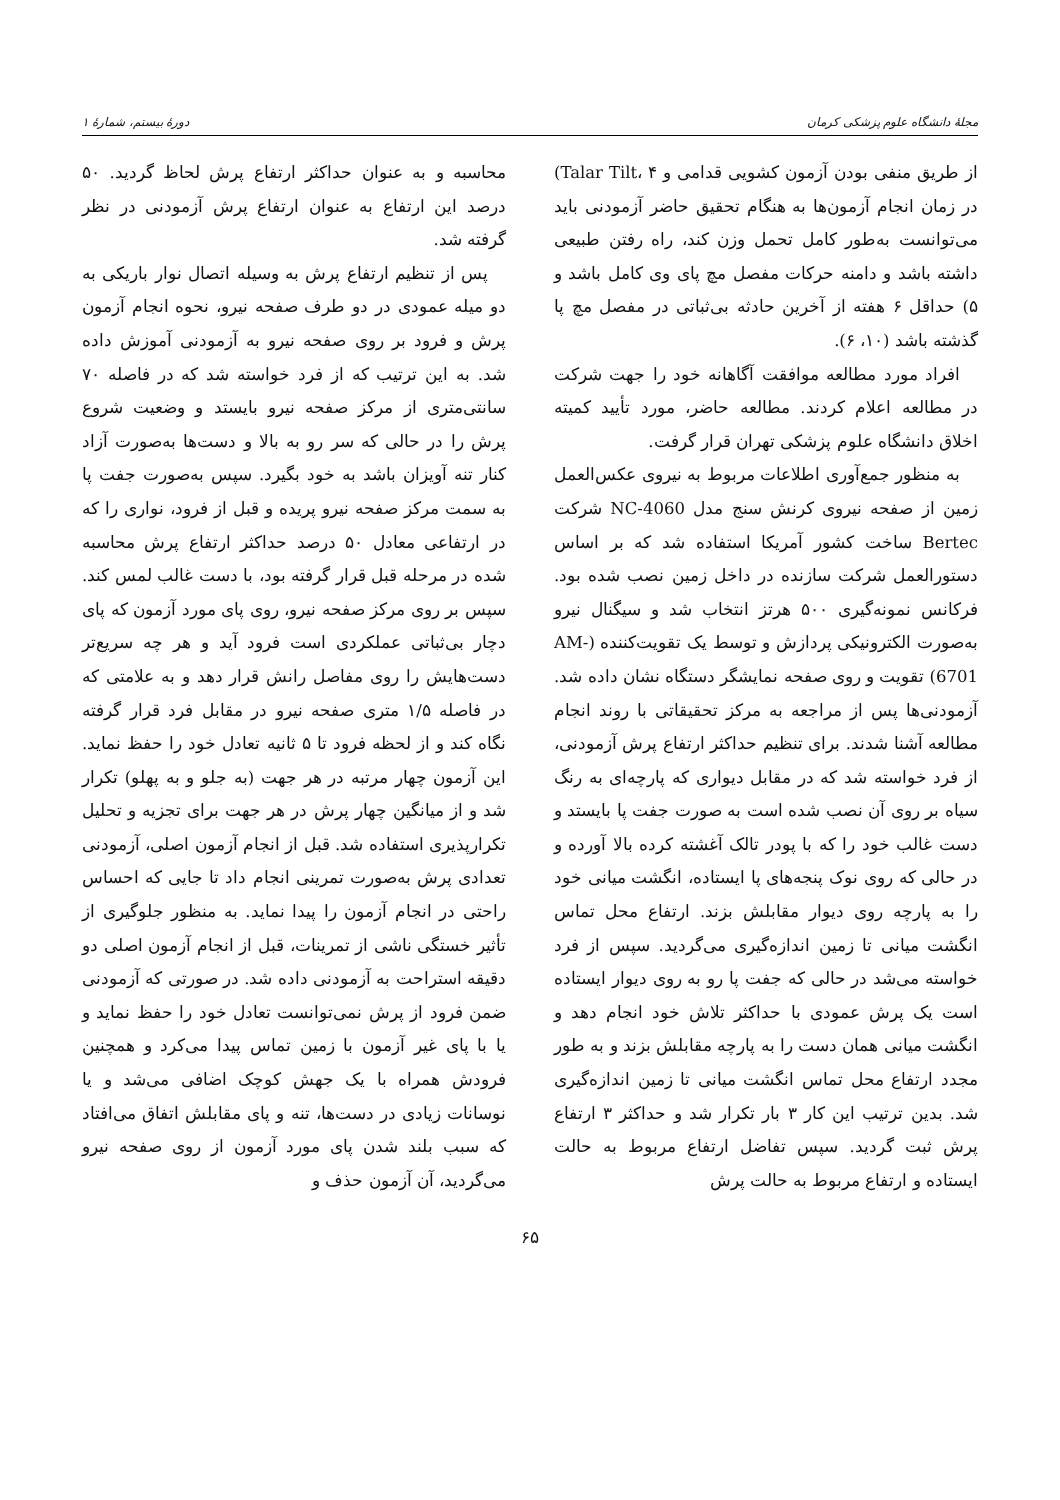مجلهٔ دانشگاه علوم پزشکی کرمان دورهٔ بیستم، شمارهٔ ۱
از طریق منفی بودن آزمون کشویی قدامی و Talar Tilt، ۴) در زمان انجام آزمون‌ها به هنگام تحقیق حاضر آزمودنی باید می‌توانست به‌طور کامل تحمل وزن کند، راه رفتن طبیعی داشته باشد و دامنه حرکات مفصل مچ پای وی کامل باشد و ۵) حداقل ۶ هفته از آخرین حادثه بی‌ثباتی در مفصل مچ پا گذشته باشد (۱۰، ۶).
افراد مورد مطالعه موافقت آگاهانه خود را جهت شرکت در مطالعه اعلام کردند. مطالعه حاضر، مورد تأیید کمیته اخلاق دانشگاه علوم پزشکی تهران قرار گرفت.
به منظور جمع‌آوری اطلاعات مربوط به نیروی عکس‌العمل زمین از صفحه نیروی کرنش سنج مدل NC-4060 شرکت Bertec ساخت کشور آمریکا استفاده شد که بر اساس دستورالعمل شرکت سازنده در داخل زمین نصب شده بود. فرکانس نمونه‌گیری ۵۰۰ هرتز انتخاب شد و سیگنال نیرو به‌صورت الکترونیکی پردازش و توسط یک تقویت‌کننده (AM-6701) تقویت و روی صفحه نمایشگر دستگاه نشان داده شد. آزمودنی‌ها پس از مراجعه به مرکز تحقیقاتی با روند انجام مطالعه آشنا شدند. برای تنظیم حداکثر ارتفاع پرش آزمودنی، از فرد خواسته شد که در مقابل دیواری که پارچه‌ای به رنگ سیاه بر روی آن نصب شده است به صورت جفت پا بایستد و دست غالب خود را که با پودر تالک آغشته کرده بالا آورده و در حالی که روی نوک پنجه‌های پا ایستاده، انگشت میانی خود را به پارچه روی دیوار مقابلش بزند. ارتفاع محل تماس انگشت میانی تا زمین اندازه‌گیری می‌گردید. سپس از فرد خواسته می‌شد در حالی که جفت پا رو به روی دیوار ایستاده است یک پرش عمودی با حداکثر تلاش خود انجام دهد و انگشت میانی همان دست را به پارچه مقابلش بزند و به طور مجدد ارتفاع محل تماس انگشت میانی تا زمین اندازه‌گیری شد. بدین ترتیب این کار ۳ بار تکرار شد و حداکثر ۳ ارتفاع پرش ثبت گردید. سپس تفاضل ارتفاع مربوط به حالت ایستاده و ارتفاع مربوط به حالت پرش
محاسبه و به عنوان حداکثر ارتفاع پرش لحاظ گردید. ۵۰ درصد این ارتفاع به عنوان ارتفاع پرش آزمودنی در نظر گرفته شد.
پس از تنظیم ارتفاع پرش به وسیله اتصال نوار باریکی به دو میله عمودی در دو طرف صفحه نیرو، نحوه انجام آزمون پرش و فرود بر روی صفحه نیرو به آزمودنی آموزش داده شد. به این ترتیب که از فرد خواسته شد که در فاصله ۷۰ سانتی‌متری از مرکز صفحه نیرو بایستد و وضعیت شروع پرش را در حالی که سر رو به بالا و دست‌ها به‌صورت آزاد کنار تنه آویزان باشد به خود بگیرد. سپس به‌صورت جفت پا به سمت مرکز صفحه نیرو پریده و قبل از فرود، نواری را که در ارتفاعی معادل ۵۰ درصد حداکثر ارتفاع پرش محاسبه شده در مرحله قبل قرار گرفته بود، با دست غالب لمس کند. سپس بر روی مرکز صفحه نیرو، روی پای مورد آزمون که پای دچار بی‌ثباتی عملکردی است فرود آید و هر چه سریع‌تر دست‌هایش را روی مفاصل رانش قرار دهد و به علامتی که در فاصله ۱/۵ متری صفحه نیرو در مقابل فرد قرار گرفته نگاه کند و از لحظه فرود تا ۵ ثانیه تعادل خود را حفظ نماید. این آزمون چهار مرتبه در هر جهت (به جلو و به پهلو) تکرار شد و از میانگین چهار پرش در هر جهت برای تجزیه و تحلیل تکرارپذیری استفاده شد. قبل از انجام آزمون اصلی، آزمودنی تعدادی پرش به‌صورت تمرینی انجام داد تا جایی که احساس راحتی در انجام آزمون را پیدا نماید. به منظور جلوگیری از تأثیر خستگی ناشی از تمرینات، قبل از انجام آزمون اصلی دو دقیقه استراحت به آزمودنی داده شد. در صورتی که آزمودنی ضمن فرود از پرش نمی‌توانست تعادل خود را حفظ نماید و یا با پای غیر آزمون با زمین تماس پیدا می‌کرد و همچنین فرودش همراه با یک جهش کوچک اضافی می‌شد و یا نوسانات زیادی در دست‌ها، تنه و پای مقابلش اتفاق می‌افتاد که سبب بلند شدن پای مورد آزمون از روی صفحه نیرو می‌گردید، آن آزمون حذف و
۶۵